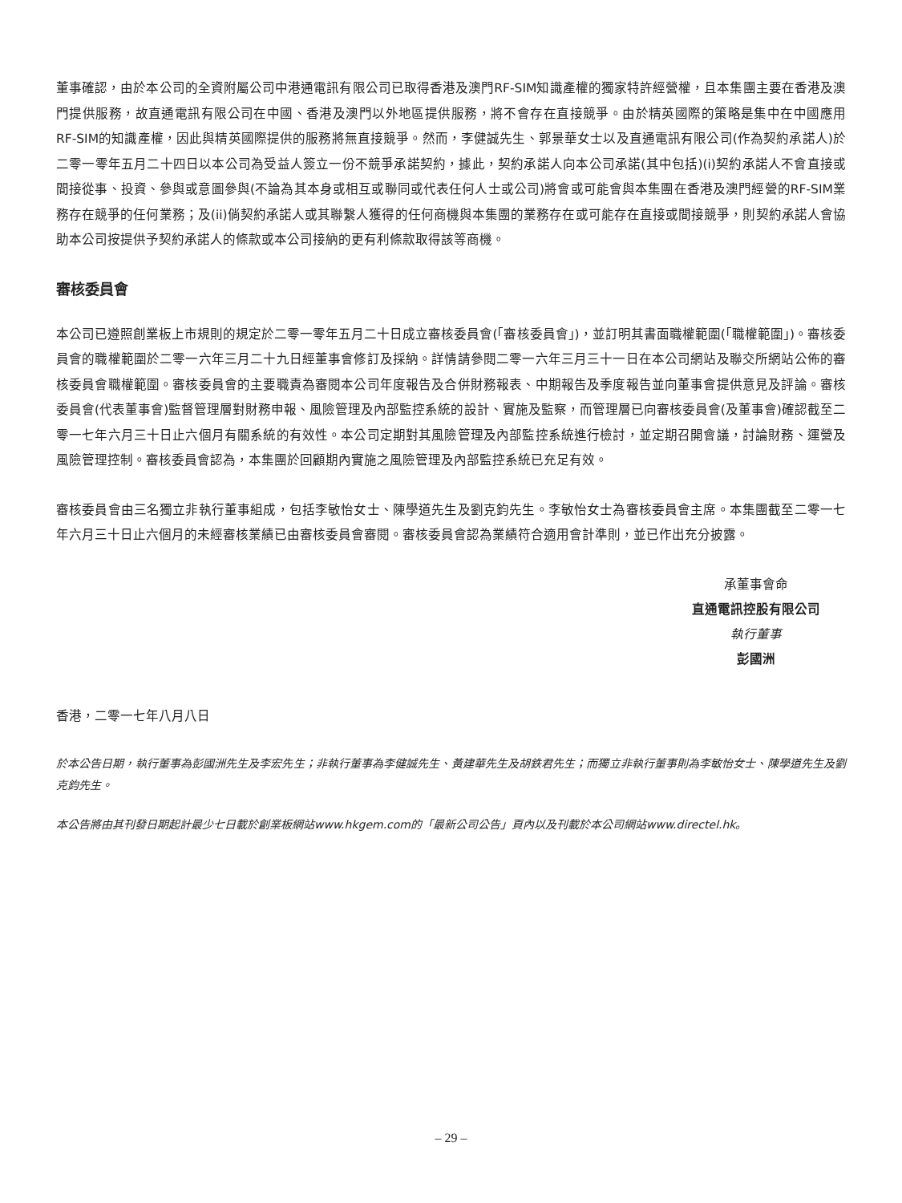董事確認，由於本公司的全資附屬公司中港通電訊有限公司已取得香港及澳門RF-SIM知識產權的獨家特許經營權，且本集團主要在香港及澳門提供服務，故直通電訊有限公司在中國、香港及澳門以外地區提供服務，將不會存在直接競爭。由於精英國際的策略是集中在中國應用RF-SIM的知識產權，因此與精英國際提供的服務將無直接競爭。然而，李健誠先生、郭景華女士以及直通電訊有限公司(作為契約承諾人)於二零一零年五月二十四日以本公司為受益人簽立一份不競爭承諾契約，據此，契約承諾人向本公司承諾(其中包括)(i)契約承諾人不會直接或間接從事、投資、參與或意圖參與(不論為其本身或相互或聯同或代表任何人士或公司)將會或可能會與本集團在香港及澳門經營的RF-SIM業務存在競爭的任何業務；及(ii)倘契約承諾人或其聯繫人獲得的任何商機與本集團的業務存在或可能存在直接或間接競爭，則契約承諾人會協助本公司按提供予契約承諾人的條款或本公司接納的更有利條款取得該等商機。
審核委員會
本公司已遵照創業板上市規則的規定於二零一零年五月二十日成立審核委員會(「審核委員會」)，並訂明其書面職權範圍(「職權範圍」)。審核委員會的職權範圍於二零一六年三月二十九日經董事會修訂及採納。詳情請參閱二零一六年三月三十一日在本公司網站及聯交所網站公佈的審核委員會職權範圍。審核委員會的主要職責為審閱本公司年度報告及合併財務報表、中期報告及季度報告並向董事會提供意見及評論。審核委員會(代表董事會)監督管理層對財務申報、風險管理及內部監控系統的設計、實施及監察，而管理層已向審核委員會(及董事會)確認截至二零一七年六月三十日止六個月有關系統的有效性。本公司定期對其風險管理及內部監控系統進行檢討，並定期召開會議，討論財務、運營及風險管理控制。審核委員會認為，本集團於回顧期內實施之風險管理及內部監控系統已充足有效。
審核委員會由三名獨立非執行董事組成，包括李敏怡女士、陳學道先生及劉克鈞先生。李敏怡女士為審核委員會主席。本集團截至二零一七年六月三十日止六個月的未經審核業績已由審核委員會審閱。審核委員會認為業績符合適用會計準則，並已作出充分披露。
承董事會命
直通電訊控股有限公司
執行董事
彭國洲
香港，二零一七年八月八日
於本公告日期，執行董事為彭國洲先生及李宏先生；非執行董事為李健誠先生、黃建華先生及胡鉄君先生；而獨立非執行董事則為李敏怡女士、陳學道先生及劉克鈞先生。
本公告將由其刊發日期起計最少七日載於創業板網站www.hkgem.com的「最新公司公告」頁內以及刊載於本公司網站www.directel.hk。
– 29 –